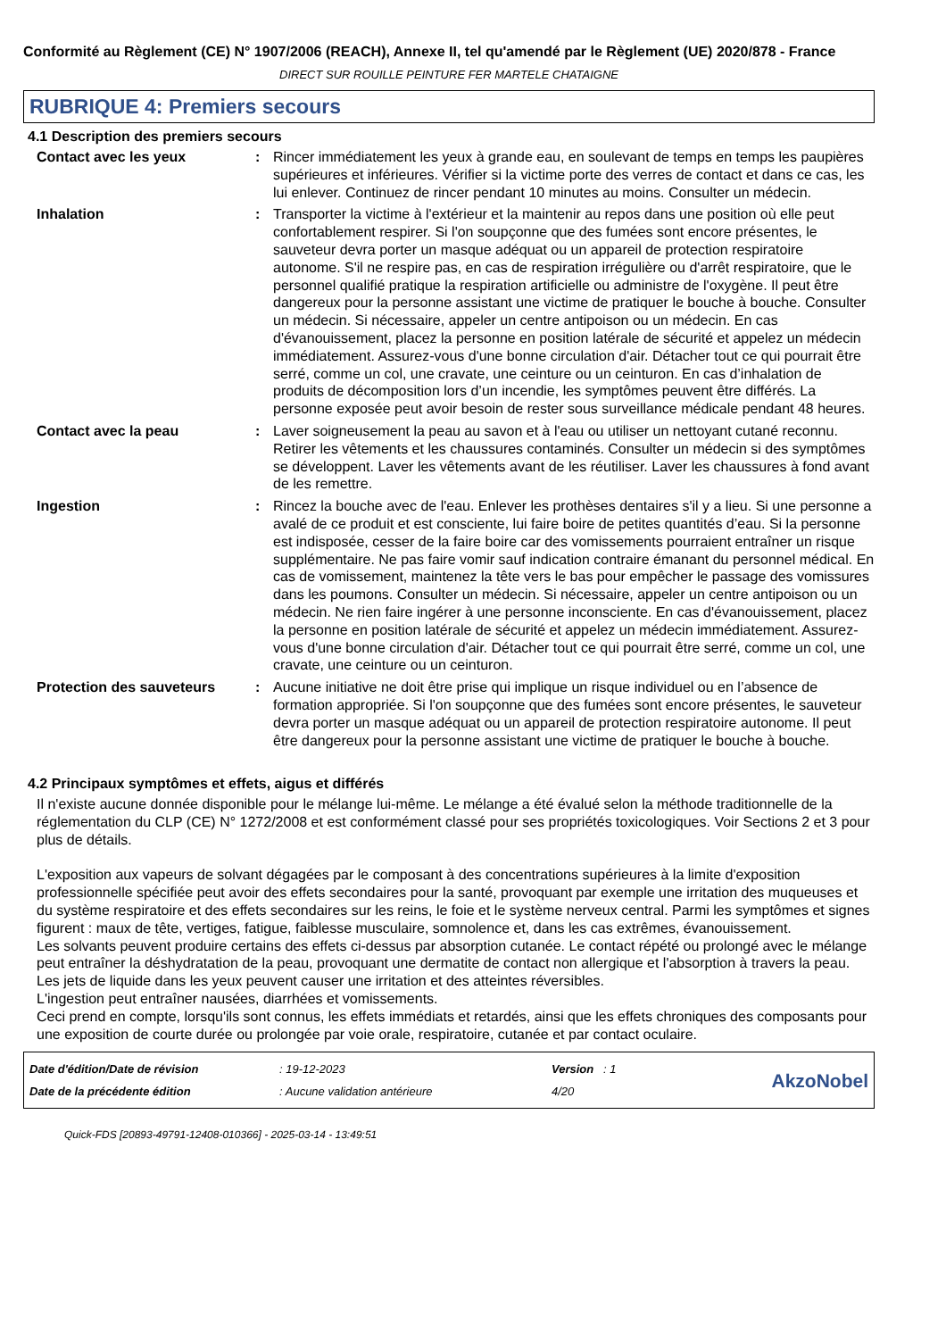Conformité au Règlement (CE) N° 1907/2006 (REACH), Annexe II, tel qu'amendé par le Règlement (UE) 2020/878 - France
DIRECT SUR ROUILLE PEINTURE FER MARTELE CHATAIGNE
RUBRIQUE 4: Premiers secours
4.1 Description des premiers secours
Contact avec les yeux : Rincer immédiatement les yeux à grande eau, en soulevant de temps en temps les paupières supérieures et inférieures. Vérifier si la victime porte des verres de contact et dans ce cas, les lui enlever. Continuez de rincer pendant 10 minutes au moins. Consulter un médecin.
Inhalation : Transporter la victime à l'extérieur et la maintenir au repos dans une position où elle peut confortablement respirer. Si l'on soupçonne que des fumées sont encore présentes, le sauveteur devra porter un masque adéquat ou un appareil de protection respiratoire autonome. S'il ne respire pas, en cas de respiration irrégulière ou d'arrêt respiratoire, que le personnel qualifié pratique la respiration artificielle ou administre de l'oxygène. Il peut être dangereux pour la personne assistant une victime de pratiquer le bouche à bouche. Consulter un médecin. Si nécessaire, appeler un centre antipoison ou un médecin. En cas d'évanouissement, placez la personne en position latérale de sécurité et appelez un médecin immédiatement. Assurez-vous d'une bonne circulation d'air. Détacher tout ce qui pourrait être serré, comme un col, une cravate, une ceinture ou un ceinturon. En cas d’inhalation de produits de décomposition lors d’un incendie, les symptômes peuvent être différés. La personne exposée peut avoir besoin de rester sous surveillance médicale pendant 48 heures.
Contact avec la peau : Laver soigneusement la peau au savon et à l'eau ou utiliser un nettoyant cutané reconnu. Retirer les vêtements et les chaussures contaminés. Consulter un médecin si des symptômes se développent. Laver les vêtements avant de les réutiliser. Laver les chaussures à fond avant de les remettre.
Ingestion : Rincez la bouche avec de l'eau. Enlever les prothèses dentaires s'il y a lieu. Si une personne a avalé de ce produit et est consciente, lui faire boire de petites quantités d’eau. Si la personne est indisposée, cesser de la faire boire car des vomissements pourraient entraîner un risque supplémentaire. Ne pas faire vomir sauf indication contraire émanant du personnel médical. En cas de vomissement, maintenez la tête vers le bas pour empêcher le passage des vomissures dans les poumons. Consulter un médecin. Si nécessaire, appeler un centre antipoison ou un médecin. Ne rien faire ingérer à une personne inconsciente. En cas d'évanouissement, placez la personne en position latérale de sécurité et appelez un médecin immédiatement. Assurez-vous d'une bonne circulation d'air. Détacher tout ce qui pourrait être serré, comme un col, une cravate, une ceinture ou un ceinturon.
Protection des sauveteurs : Aucune initiative ne doit être prise qui implique un risque individuel ou en l’absence de formation appropriée. Si l'on soupçonne que des fumées sont encore présentes, le sauveteur devra porter un masque adéquat ou un appareil de protection respiratoire autonome. Il peut être dangereux pour la personne assistant une victime de pratiquer le bouche à bouche.
4.2 Principaux symptômes et effets, aigus et différés
Il n'existe aucune donnée disponible pour le mélange lui-même. Le mélange a été évalué selon la méthode traditionnelle de la réglementation du CLP (CE) N° 1272/2008 et est conformément classé pour ses propriétés toxicologiques. Voir Sections 2 et 3 pour plus de détails.
L'exposition aux vapeurs de solvant dégagées par le composant à des concentrations supérieures à la limite d'exposition professionnelle spécifiée peut avoir des effets secondaires pour la santé, provoquant par exemple une irritation des muqueuses et du système respiratoire et des effets secondaires sur les reins, le foie et le système nerveux central. Parmi les symptômes et signes figurent : maux de tête, vertiges, fatigue, faiblesse musculaire, somnolence et, dans les cas extrêmes, évanouissement.
Les solvants peuvent produire certains des effets ci-dessus par absorption cutanée. Le contact répété ou prolongé avec le mélange peut entraîner la déshydratation de la peau, provoquant une dermatite de contact non allergique et l'absorption à travers la peau.
Les jets de liquide dans les yeux peuvent causer une irritation et des atteintes réversibles.
L'ingestion peut entraîner nausées, diarrhées et vomissements.
Ceci prend en compte, lorsqu'ils sont connus, les effets immédiats et retardés, ainsi que les effets chroniques des composants pour une exposition de courte durée ou prolongée par voie orale, respiratoire, cutanée et par contact oculaire.
Date d'édition/Date de révision
Date de la précédente édition
: 19-12-2023
: Aucune validation antérieure
Version : 1
4/20
AkzoNobel
Quick-FDS [20893-49791-12408-010366] - 2025-03-14 - 13:49:51